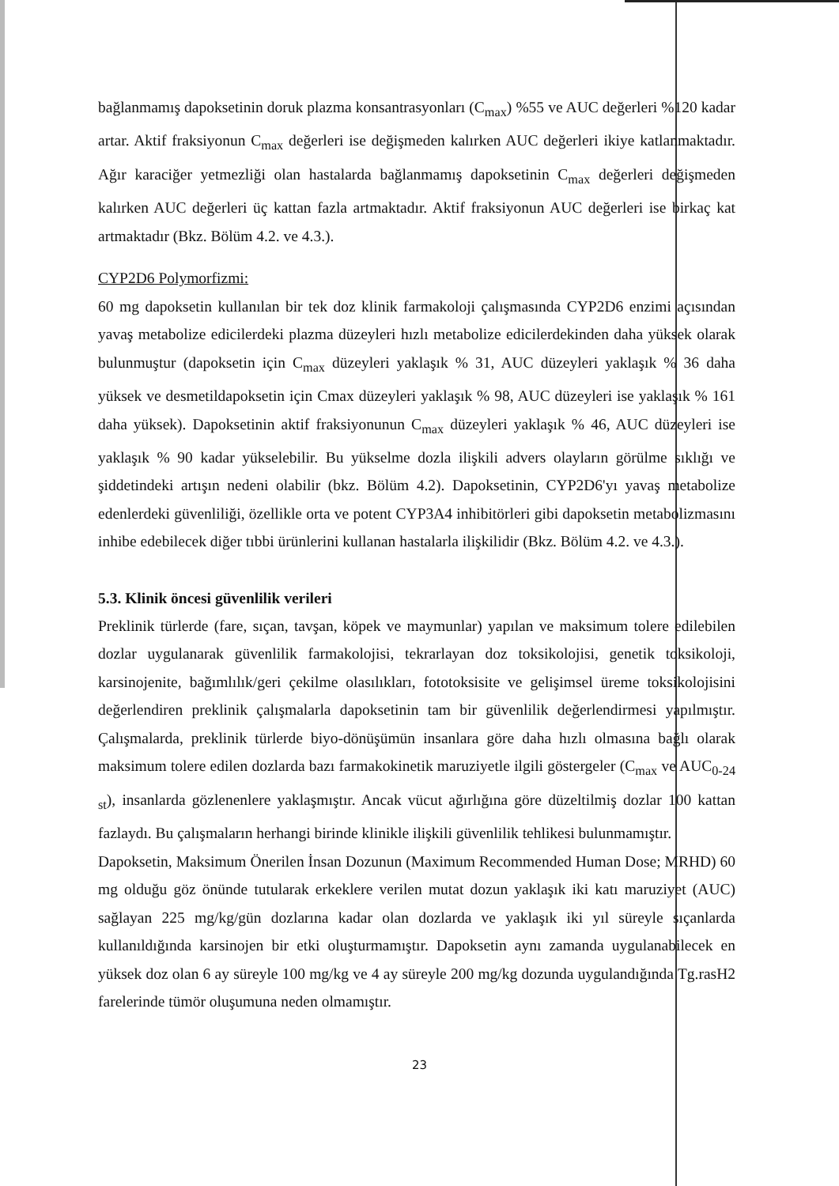bağlanmamış dapoksetinin doruk plazma konsantrasyonları (C<sub>max</sub>) %55 ve AUC değerleri %120 kadar artar. Aktif fraksiyonun C<sub>max</sub> değerleri ise değişmeden kalırken AUC değerleri ikiye katlanmaktadır. Ağır karaciğer yetmezliği olan hastalarda bağlanmamış dapoksetinin C<sub>max</sub> değerleri değişmeden kalırken AUC değerleri üç kattan fazla artmaktadır. Aktif fraksiyonun AUC değerleri ise birkaç kat artmaktadır (Bkz. Bölüm 4.2. ve 4.3.).
CYP2D6 Polymorfizmi:
60 mg dapoksetin kullanılan bir tek doz klinik farmakoloji çalışmasında CYP2D6 enzimi açısından yavaş metabolize edicilerdeki plazma düzeyleri hızlı metabolize edicilerdekinden daha yüksek olarak bulunmuştur (dapoksetin için C<sub>max</sub> düzeyleri yaklaşık % 31, AUC düzeyleri yaklaşık % 36 daha yüksek ve desmetildapoksetin için Cmax düzeyleri yaklaşık % 98, AUC düzeyleri ise yaklaşık % 161 daha yüksek). Dapoksetinin aktif fraksiyonunun C<sub>max</sub> düzeyleri yaklaşık % 46, AUC düzeyleri ise yaklaşık % 90 kadar yükselebilir. Bu yükselme dozla ilişkili advers olayların görülme sıklığı ve şiddetindeki artışın nedeni olabilir (bkz. Bölüm 4.2). Dapoksetinin, CYP2D6'yı yavaş metabolize edenlerdeki güvenliliği, özellikle orta ve potent CYP3A4 inhibitörleri gibi dapoksetin metabolizmasını inhibe edebilecek diğer tıbbi ürünlerini kullanan hastalarla ilişkilidir (Bkz. Bölüm 4.2. ve 4.3.).
5.3. Klinik öncesi güvenlilik verileri
Preklinik türlerde (fare, sıçan, tavşan, köpek ve maymunlar) yapılan ve maksimum tolere edilebilen dozlar uygulanarak güvenlilik farmakolojisi, tekrarlayan doz toksikolojisi, genetik toksikoloji, karsinojenite, bağımlılık/geri çekilme olasılıkları, fototoksisite ve gelişimsel üreme toksikolojisini değerlendiren preklinik çalışmalarla dapoksetinin tam bir güvenlilik değerlendirmesi yapılmıştır. Çalışmalarda, preklinik türlerde biyo-dönüşümün insanlara göre daha hızlı olmasına bağlı olarak maksimum tolere edilen dozlarda bazı farmakokinetik maruziyetle ilgili göstergeler (C<sub>max</sub> ve AUC<sub>0-24 st</sub>), insanlarda gözlenenlere yaklaşmıştır. Ancak vücut ağırlığına göre düzeltilmiş dozlar 100 kattan fazlaydı. Bu çalışmaların herhangi birinde klinikle ilişkili güvenlilik tehlikesi bulunmamıştır.
Dapoksetin, Maksimum Önerilen İnsan Dozunun (Maximum Recommended Human Dose; MRHD) 60 mg olduğu göz önünde tutularak erkeklere verilen mutat dozun yaklaşık iki katı maruziyet (AUC) sağlayan 225 mg/kg/gün dozlarına kadar olan dozlarda ve yaklaşık iki yıl süreyle sıçanlarda kullanıldığında karsinojen bir etki oluşturmamıştır. Dapoksetin aynı zamanda uygulanabilecek en yüksek doz olan 6 ay süreyle 100 mg/kg ve 4 ay süreyle 200 mg/kg dozunda uygulandığında Tg.rasH2 farelerinde tümör oluşumuna neden olmamıştır.
23